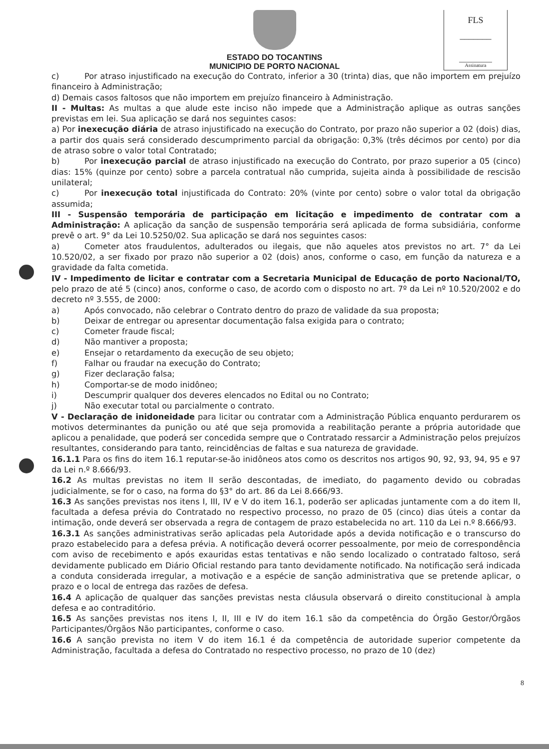FLS
_______
Assinatura
ESTADO DO TOCANTINS
MUNICIPIO DE PORTO NACIONAL
c) Por atraso injustificado na execução do Contrato, inferior a 30 (trinta) dias, que não importem em prejuízo financeiro à Administração;
d) Demais casos faltosos que não importem em prejuízo financeiro à Administração.
II - Multas: As multas a que alude este inciso não impede que a Administração aplique as outras sanções previstas em lei. Sua aplicação se dará nos seguintes casos:
a) Por inexecução diária de atraso injustificado na execução do Contrato, por prazo não superior a 02 (dois) dias, a partir dos quais será considerado descumprimento parcial da obrigação: 0,3% (três décimos por cento) por dia de atraso sobre o valor total Contratado;
b) Por inexecução parcial de atraso injustificado na execução do Contrato, por prazo superior a 05 (cinco) dias: 15% (quinze por cento) sobre a parcela contratual não cumprida, sujeita ainda à possibilidade de rescisão unilateral;
c) Por inexecução total injustificada do Contrato: 20% (vinte por cento) sobre o valor total da obrigação assumida;
III - Suspensão temporária de participação em licitação e impedimento de contratar com a Administração: A aplicação da sanção de suspensão temporária será aplicada de forma subsidiária, conforme prevê o art. 9° da Lei 10.5250/02. Sua aplicação se dará nos seguintes casos:
a) Cometer atos fraudulentos, adulterados ou ilegais, que não aqueles atos previstos no art. 7° da Lei 10.520/02, a ser fixado por prazo não superior a 02 (dois) anos, conforme o caso, em função da natureza e a gravidade da falta cometida.
IV - Impedimento de licitar e contratar com a Secretaria Municipal de Educação de porto Nacional/TO, pelo prazo de até 5 (cinco) anos, conforme o caso, de acordo com o disposto no art. 7º da Lei nº 10.520/2002 e do decreto nº 3.555, de 2000:
a) Após convocado, não celebrar o Contrato dentro do prazo de validade da sua proposta;
b) Deixar de entregar ou apresentar documentação falsa exigida para o contrato;
c) Cometer fraude fiscal;
d) Não mantiver a proposta;
e) Ensejar o retardamento da execução de seu objeto;
f) Falhar ou fraudar na execução do Contrato;
g) Fizer declaração falsa;
h) Comportar-se de modo inidôneo;
i) Descumprir qualquer dos deveres elencados no Edital ou no Contrato;
j) Não executar total ou parcialmente o contrato.
V - Declaração de inidoneidade para licitar ou contratar com a Administração Pública enquanto perdurarem os motivos determinantes da punição ou até que seja promovida a reabilitação perante a própria autoridade que aplicou a penalidade, que poderá ser concedida sempre que o Contratado ressarcir a Administração pelos prejuízos resultantes, considerando para tanto, reincidências de faltas e sua natureza de gravidade.
16.1.1 Para os fins do item 16.1 reputar-se-ão inidôneos atos como os descritos nos artigos 90, 92, 93, 94, 95 e 97 da Lei n.º 8.666/93.
16.2 As multas previstas no item II serão descontadas, de imediato, do pagamento devido ou cobradas judicialmente, se for o caso, na forma do §3° do art. 86 da Lei 8.666/93.
16.3 As sanções previstas nos itens I, III, IV e V do item 16.1, poderão ser aplicadas juntamente com a do item II, facultada a defesa prévia do Contratado no respectivo processo, no prazo de 05 (cinco) dias úteis a contar da intimação, onde deverá ser observada a regra de contagem de prazo estabelecida no art. 110 da Lei n.º 8.666/93.
16.3.1 As sanções administrativas serão aplicadas pela Autoridade após a devida notificação e o transcurso do prazo estabelecido para a defesa prévia. A notificação deverá ocorrer pessoalmente, por meio de correspondência com aviso de recebimento e após exauridas estas tentativas e não sendo localizado o contratado faltoso, será devidamente publicado em Diário Oficial restando para tanto devidamente notificado. Na notificação será indicada a conduta considerada irregular, a motivação e a espécie de sanção administrativa que se pretende aplicar, o prazo e o local de entrega das razões de defesa.
16.4 A aplicação de qualquer das sanções previstas nesta cláusula observará o direito constitucional à ampla defesa e ao contraditório.
16.5 As sanções previstas nos itens I, II, III e IV do item 16.1 são da competência do Órgão Gestor/Órgãos Participantes/Órgãos Não participantes, conforme o caso.
16.6 A sanção prevista no item V do item 16.1 é da competência de autoridade superior competente da Administração, facultada a defesa do Contratado no respectivo processo, no prazo de 10 (dez)
8